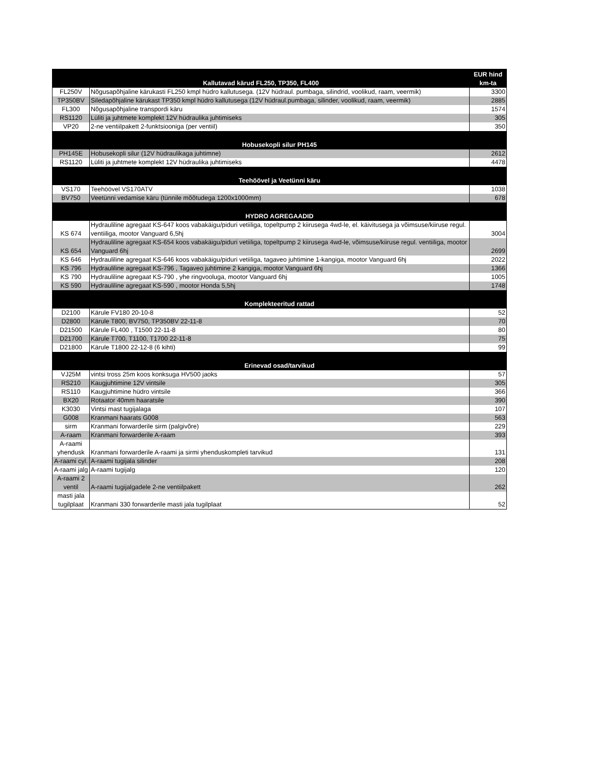| Kallutavad kärud FL250, TP350, FL400 | | EUR hind km-ta |
| --- | --- | --- |
| FL250V | Nõgusapõhjaline kärukasti FL250 kmpl hüdro kallutusega. (12V hüdraul. pumbaga, silindrid, voolikud, raam, veermik) | 3300 |
| TP350BV | Siledapõhjaline kärukast TP350 kmpl hüdro kallutusega (12V hüdraul.pumbaga, silinder, voolikud, raam, veermik) | 2885 |
| FL300 | Nõgusapõhjaline transpordi käru | 1574 |
| RS1120 | Lüliti ja juhtmete komplekt 12V hüdraulika juhtimiseks | 305 |
| VP20 | 2-ne ventiilpakett 2-funktsiooniga (per ventiil) | 350 |
| Hobusekopli silur PH145 | | |
| PH145E | Hobusekopli silur (12V hüdraulikaga juhtimne) | 2612 |
| RS1120 | Lüliti ja juhtmete komplekt 12V hüdraulika juhtimiseks | 4478 |
| Teehöövel ja Veetünni käru | | |
| VS170 | Teehöövel VS170ATV | 1038 |
| BV750 | Veetünni vedamise käru (tünnile mõõtudega 1200x1000mm) | 678 |
| HYDRO AGREGAADID | | |
| KS 674 | Hydrauliline agregaat KS-647 koos vabakäigu/piduri vetiiliga, topeltpump 2 kiirusega 4wd-le, el. käivitusega ja võimsuse/kiiruse regul. ventiiliga, mootor Vanguard 6,5hj | 3004 |
| KS 654 | Hydrauliline agregaat KS-654 koos vabakäigu/piduri vetiiliga, topeltpump 2 kiirusega 4wd-le, võimsuse/kiiruse regul. ventiiliga, mootor Vanguard 6hj | 2699 |
| KS 646 | Hydrauliline agregaat KS-646 koos vabakäigu/piduri vetiiliga, tagaveo juhtimine 1-kangiga, mootor Vanguard 6hj | 2022 |
| KS 796 | Hydrauliline agregaat KS-796 , Tagaveo juhtimine 2 kangiga, mootor Vanguard 6hj | 1366 |
| KS 790 | Hydrauliline agregaat KS-790 , yhe ringvooluga, mootor Vanguard 6hj | 1005 |
| KS 590 | Hydrauliline agregaat KS-590 , mootor Honda 5,5hj | 1748 |
| Komplekteeritud rattad | | |
| D2100 | Kärule FV180 20-10-8 | 52 |
| D2800 | Kärule T800, BV750, TP350BV 22-11-8 | 70 |
| D21500 | Kärule FL400 , T1500 22-11-8 | 80 |
| D21700 | Kärule T700, T1100, T1700 22-11-8 | 75 |
| D21800 | Kärule T1800 22-12-8 (6 kihti) | 99 |
| Erinevad osad/tarvikud | | |
| VJ25M | vintsi tross 25m koos konksuga HV500 jaoks | 57 |
| RS210 | Kaugjuhtimine 12V vintsile | 305 |
| RS110 | Kaugjuhtimine hüdro vintsile | 366 |
| BX20 | Rotaator 40mm haaratsile | 390 |
| K3030 | Vintsi mast tugijalaga | 107 |
| G008 | Kranmani haarats G008 | 563 |
| sirm | Kranmani forwarderile sirm (palgivõre) | 229 |
| A-raam | Kranmani forwarderile A-raam | 393 |
| A-raami yhendusk | Kranmani forwarderile A-raami ja sirmi yhenduskompleti tarvikud | 131 |
| A-raami cyl. | A-raami tugijala silinder | 208 |
| A-raami jalg | A-raami tugijalg | 120 |
| A-raami 2 ventil | A-raami tugijalgadele 2-ne ventiilpakett | 262 |
| masti jala tugilplaat | Kranmani 330 forwarderile masti jala tugilplaat | 52 |